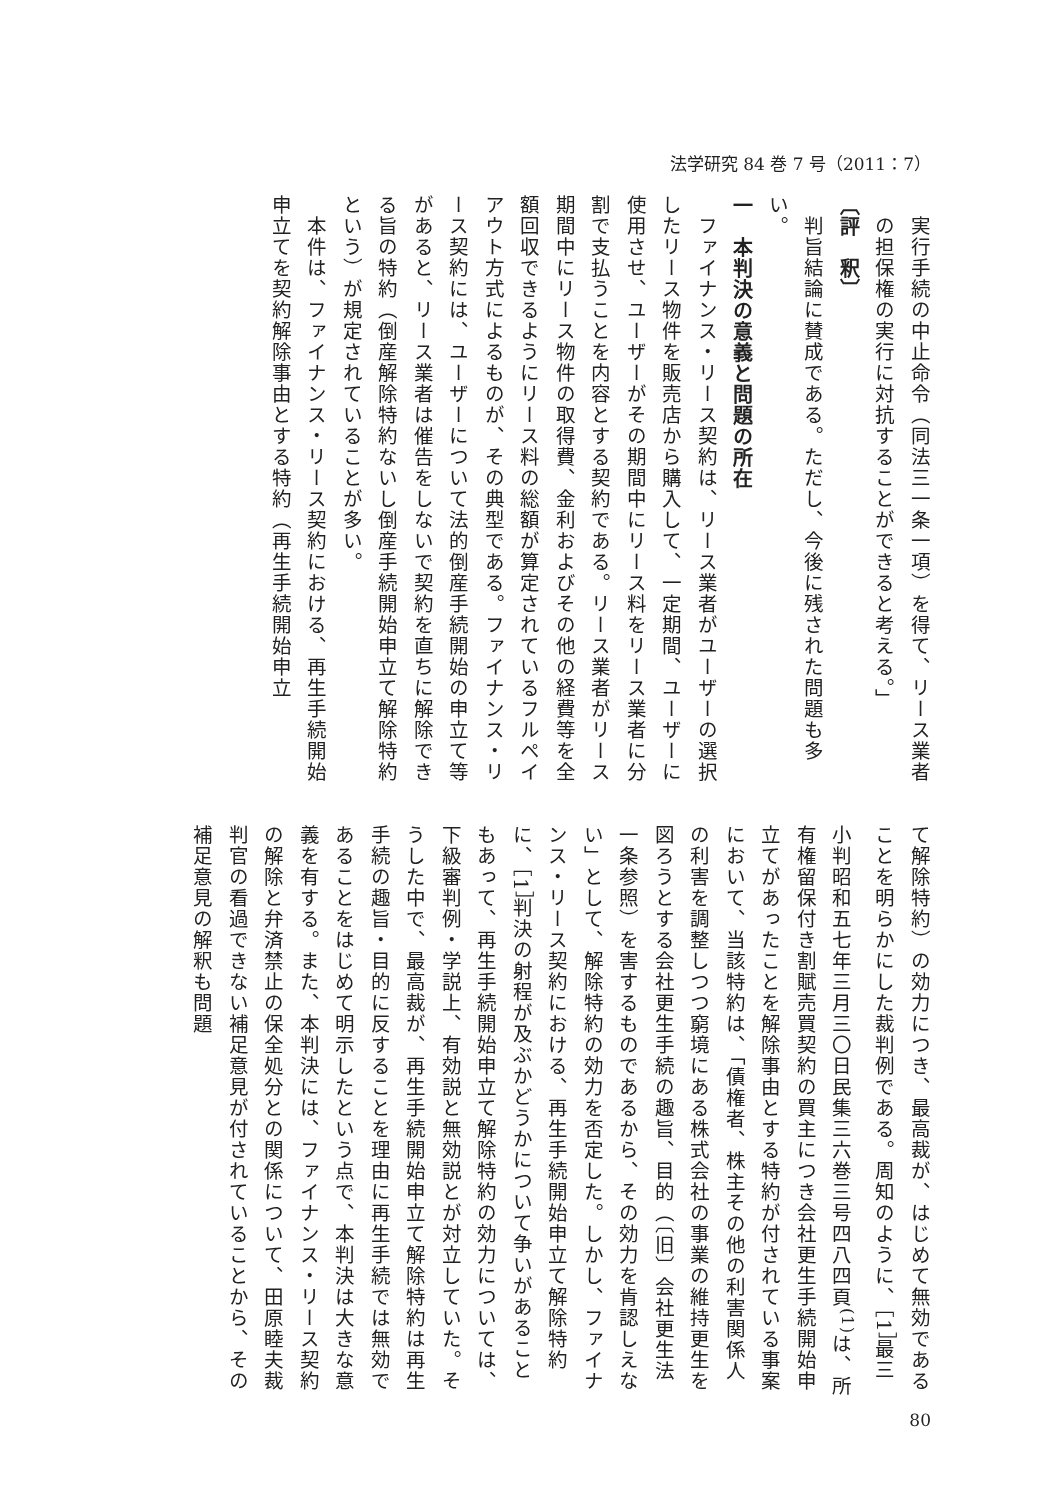法学研究 84 巻 7 号（2011：7）
　実行手続の中止命令（同法三一条一項）を得て、リース業者
　の担保権の実行に対抗することができると考える。」
〔評　釈〕
　判旨結論に賛成である。ただし、今後に残された問題も多い。
一　本判決の意義と問題の所在
　ファイナンス・リース契約は、リース業者がユーザーの選択したリース物件を販売店から購入して、一定期間、ユーザーに使用させ、ユーザーがその期間中にリース料をリース業者に分割で支払うことを内容とする契約である。リース業者がリース期間中にリース物件の取得費、金利およびその他の経費等を全額回収できるようにリース料の総額が算定されているフルペイアウト方式によるものが、その典型である。ファイナンス・リース契約には、ユーザーについて法的倒産手続開始の申立て等があると、リース業者は催告をしないで契約を直ちに解除できる旨の特約（倒産解除特約ないし倒産手続開始申立て解除特約という）が規定されていることが多い。
　本件は、ファイナンス・リース契約における、再生手続開始申立てを契約解除事由とする特約（再生手続開始申立
て解除特約）の効力につき、最高裁が、はじめて無効であることを明らかにした裁判例である。周知のように、［1］最三小判昭和五七年三月三〇日民集三六巻三号四八四頁<sup>(1)</sup>は、所有権留保付き割賦売買契約の買主につき会社更生手続開始申立てがあったことを解除事由とする特約が付されている事案において、当該特約は、「債権者、株主その他の利害関係人の利害を調整しつつ窮境にある株式会社の事業の維持更生を図ろうとする会社更生手続の趣旨、目的（〔旧〕会社更生法一条参照）を害するものであるから、その効力を肯認しえない」として、解除特約の効力を否定した。しかし、ファイナンス・リース契約における、再生手続開始申立て解除特約に、［1］判決の射程が及ぶかどうかについて争いがあることもあって、再生手続開始申立て解除特約の効力については、下級審判例・学説上、有効説と無効説とが対立していた。そうした中で、最高裁が、再生手続開始申立て解除特約は再生手続の趣旨・目的に反することを理由に再生手続では無効であることをはじめて明示したという点で、本判決は大きな意義を有する。また、本判決には、ファイナンス・リース契約の解除と弁済禁止の保全処分との関係について、田原睦夫裁判官の看過できない補足意見が付されていることから、その補足意見の解釈も問題
80